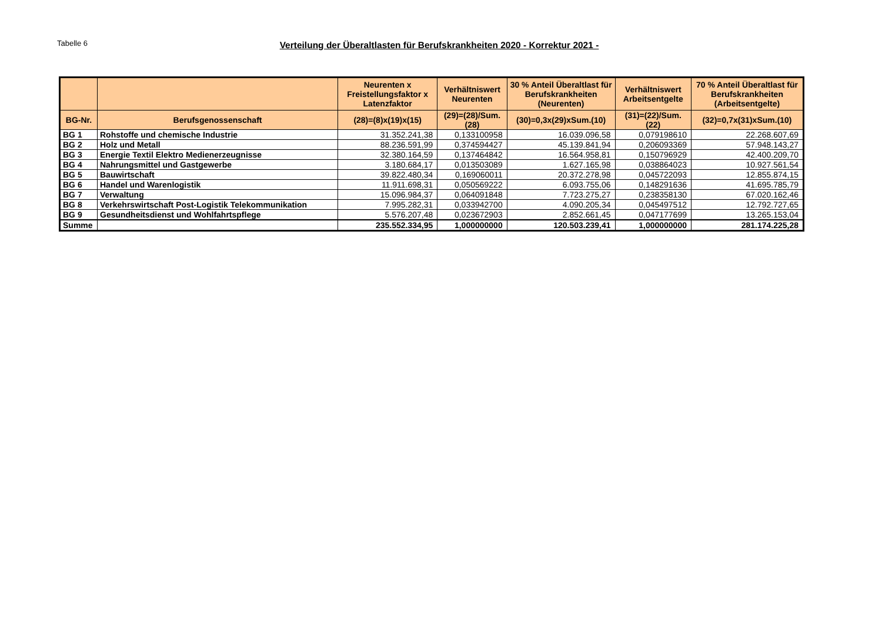Tabelle 6
Verteilung der Überaltlasten für Berufskrankheiten 2020 - Korrektur 2021 -
| | | Neurenten x Freistellungsfaktor x Latenzfaktor | Verhältniswert Neurenten | 30 % Anteil Überaltlast für Berufskrankheiten (Neurenten) | Verhältniswert Arbeitsentgelte | 70 % Anteil Überaltlast für Berufskrankheiten (Arbeitsentgelte) |
| --- | --- | --- | --- | --- | --- | --- |
| BG-Nr. | Berufsgenossenschaft | (28)=(8)x(19)x(15) | (29)=(28)/Sum.(28) | (30)=0,3x(29)xSum.(10) | (31)=(22)/Sum.(22) | (32)=0,7x(31)xSum.(10) |
| BG 1 | Rohstoffe und chemische Industrie | 31.352.241,38 | 0,133100958 | 16.039.096,58 | 0,079198610 | 22.268.607,69 |
| BG 2 | Holz und Metall | 88.236.591,99 | 0,374594427 | 45.139.841,94 | 0,206093369 | 57.948.143,27 |
| BG 3 | Energie Textil Elektro Medienerzeugnisse | 32.380.164,59 | 0,137464842 | 16.564.958,81 | 0,150796929 | 42.400.209,70 |
| BG 4 | Nahrungsmittel und Gastgewerbe | 3.180.684,17 | 0,013503089 | 1.627.165,98 | 0,038864023 | 10.927.561,54 |
| BG 5 | Bauwirtschaft | 39.822.480,34 | 0,169060011 | 20.372.278,98 | 0,045722093 | 12.855.874,15 |
| BG 6 | Handel und Warenlogistik | 11.911.698,31 | 0,050569222 | 6.093.755,06 | 0,148291636 | 41.695.785,79 |
| BG 7 | Verwaltung | 15.096.984,37 | 0,064091848 | 7.723.275,27 | 0,238358130 | 67.020.162,46 |
| BG 8 | Verkehrswirtschaft Post-Logistik Telekommunikation | 7.995.282,31 | 0,033942700 | 4.090.205,34 | 0,045497512 | 12.792.727,65 |
| BG 9 | Gesundheitsdienst und Wohlfahrtspflege | 5.576.207,48 | 0,023672903 | 2.852.661,45 | 0,047177699 | 13.265.153,04 |
| Summe | | 235.552.334,95 | 1,000000000 | 120.503.239,41 | 1,000000000 | 281.174.225,28 |